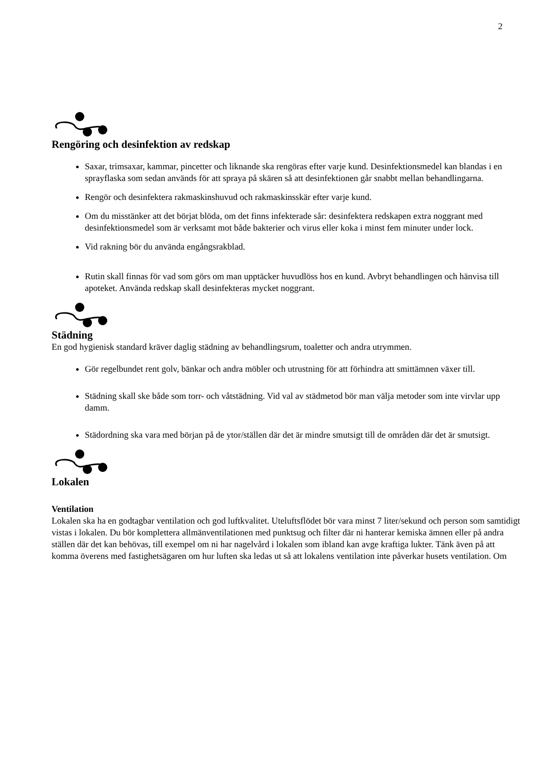2
Rengöring och desinfektion av redskap
Saxar, trimsaxar, kammar, pincetter och liknande ska rengöras efter varje kund. Desinfektionsmedel kan blandas i en sprayflaska som sedan används för att spraya på skären så att desinfektionen går snabbt mellan behandlingarna.
Rengör och desinfektera rakmaskinshuvud och rakmaskinsskär efter varje kund.
Om du misstänker att det börjat blöda, om det finns infekterade sår: desinfektera redskapen extra noggrant med desinfektionsmedel som är verksamt mot både bakterier och virus eller koka i minst fem minuter under lock.
Vid rakning bör du använda engångsrakblad.
Rutin skall finnas för vad som görs om man upptäcker huvudlöss hos en kund. Avbryt behandlingen och hänvisa till apoteket. Använda redskap skall desinfekteras mycket noggrant.
Städning
En god hygienisk standard kräver daglig städning av behandlingsrum, toaletter och andra utrymmen.
Gör regelbundet rent golv, bänkar och andra möbler och utrustning för att förhindra att smittämnen växer till.
Städning skall ske både som torr- och våtstädning. Vid val av städmetod bör man välja metoder som inte virvlar upp damm.
Städordning ska vara med början på de ytor/ställen där det är mindre smutsigt till de områden där det är smutsigt.
Lokalen
Ventilation
Lokalen ska ha en godtagbar ventilation och god luftkvalitet. Uteluftsflödet bör vara minst 7 liter/sekund och person som samtidigt vistas i lokalen. Du bör komplettera allmänventilationen med punktsug och filter där ni hanterar kemiska ämnen eller på andra ställen där det kan behövas, till exempel om ni har nagelvård i lokalen som ibland kan avge kraftiga lukter. Tänk även på att komma överens med fastighetsägaren om hur luften ska ledas ut så att lokalens ventilation inte påverkar husets ventilation. Om